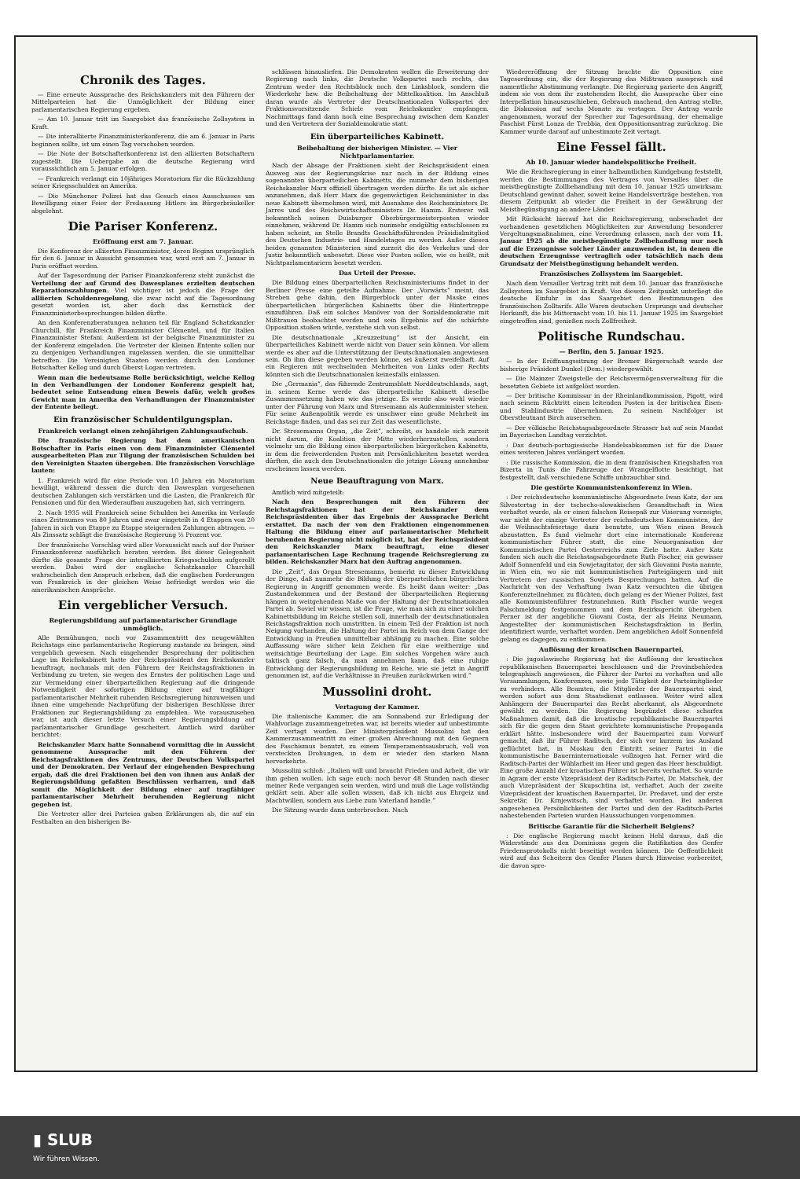Chronik des Tages.
— Eine erneute Aussprache des Reichskanzlers mit den Führern der Mittelparteien hat die Unmöglichkeit der Bildung einer parlamentarischen Regierung ergeben.
— Am 10. Januar tritt im Saargebiet das französische Zollsystem in Kraft.
— Die interalliierte Finanzministerkonferenz, die am 6. Januar in Paris beginnen sollte, ist um einen Tag verschoben worden.
— Die Note der Botschafterkonferenz ist den alliierten Botschaftern zugestellt. Die Uebergabe an die deutsche Regierung wird voraussichtlich am 5. Januar erfolgen.
— Frankreich verlangt ein 10jähriges Moratorium für die Rückzahlung seiner Kriegsschulden an Amerika.
— Die Münchener Polizei hat das Gesuch eines Ausschusses um Bewilligung einer Feier der Freilassung Hitlers im Bürgerbräukeller abgelehnt.
Die Pariser Konferenz.
Eröffnung erst am 7. Januar.
Die Konferenz der alliierten Finanzminister, deren Beginn ursprünglich für den 6. Januar in Aussicht genommen war, wird erst am 7. Januar in Paris eröffnet werden.
Auf der Tagesordnung der Pariser Finanzkonferenz steht zunächst die Verteilung der auf Grund des Dawesplanes erzielten deutschen Reparationszahlungen. Viel wichtiger ist jedoch die Frage der alliierten Schuldenregelung, die zwar nicht auf die Tagesordnung gesetzt worden ist, aber doch das Kernstück der Finanzministerbesprechungen bilden dürfte.
An den Konferenzberatungen nehmen teil für England Schatzkanzler Churchill, für Frankreich Finanzminister Clémentel, und für Italien Finanzminister Stefani. Außerdem ist der belgische Finanzminister zu der Konferenz eingeladen. Die Vertreter der Kleinen Entente sollen nur zu denjenigen Verhandlungen zugelassen werden, die sie unmittelbar betreffen. Die Vereinigten Staaten werden durch den Londoner Botschafter Kellog und durch Oberst Logan vertreten.
Wenn man die bedeutsame Rolle berücksichtigt, welche Kellog in den Verhandlungen der Londoner Konferenz gespielt hat, bedeutet seine Entsendung einen Beweis dafür, welch großes Gewicht man in Amerika den Verhandlungen der Finanzminister der Entente beilegt.
Ein französischer Schuldentilgungsplan.
Frankreich verlangt einen zehnjährigen Zahlungsaufschub.
Die französische Regierung hat dem amerikanischen Botschafter in Paris einen von dem Finanzminister Clémentel ausgearbeiteten Plan zur Tilgung der französischen Schulden bei den Vereinigten Staaten übergeben. Die französischen Vorschläge lauten:
1. Frankreich wird für eine Periode von 10 Jahren ein Moratorium bewilligt, während dessen die durch den Dawesplan vorgesehenen deutschen Zahlungen sich verstärken und die Lasten, die Frankreich für Pensionen und für den Wiederaufbau auszugeben hat, sich verringern.
2. Nach 1935 will Frankreich seine Schulden bei Amerika im Verlaufe eines Zeitraumes von 80 Jahren und zwar eingeteilt in 4 Etappen von 20 Jahren in sich von Etappe zu Etappe steigernden Zahlungen abtragen. — Als Zinssatz schlägt die französische Regierung ½ Prozent vor.
Der französische Vorschlag wird aller Voraussicht nach auf der Pariser Finanzkonferenz ausführlich beraten werden. Bei dieser Gelegenheit dürfte die gesamte Frage der interalliierten Kriegsschulden aufgerollt werden. Dabei wird der englische Schatzkanzler Churchill wahrscheinlich den Anspruch erheben, daß die englischen Forderungen von Frankreich in der gleichen Weise befriedigt werden wie die amerikanischen Ansprüche.
Ein vergeblicher Versuch.
Regierungsbildung auf parlamentarischer Grundlage unmöglich.
Alle Bemühungen, noch vor Zusammentritt des neugewählten Reichstags eine parlamentarische Regierung zustande zu bringen, sind vergeblich gewesen. Nach eingehender Besprechung der politischen Lage im Reichskabinett hatte der Reichspräsident den Reichskanzler beauftragt, nochmals mit den Führern der Reichstagsfraktionen in Verbindung zu treten, sie wegen des Ernstes der politischen Lage und zur Vermeidung einer überparteilichen Regierung auf die dringende Notwendigkeit der sofortigen Bildung einer auf tragfähiger parlamentarischer Mehrheit ruhenden Reichsregierung hinzuweisen und ihnen eine umgehende Nachprüfung der bisherigen Beschlüsse ihrer Fraktionen zur Regierungsbildung zu empfehlen. Wie vorauszusehen war, ist auch dieser letzte Versuch einer Regierungsbildung auf parlamentarischer Grundlage gescheitert. Amtlich wird darüber berichtet:
Reichskanzler Marx hatte Sonnabend vormittag die in Aussicht genommene Aussprache mit den Führern der Reichstagsfraktionen des Zentrums, der Deutschen Volkspartei und der Demokraten. Der Verlauf der eingehenden Besprechung ergab, daß die drei Fraktionen bei den von ihnen aus Anlaß der Regierungsbildung gefaßten Beschlüssen verharren, und daß somit die Möglichkeit der Bildung einer auf tragfähiger parlamentarischer Mehrheit beruhenden Regierung nicht gegeben ist.
Die Vertreter aller drei Parteien gaben Erklärungen ab, die auf ein Festhalten an den bisherigen Be-
schlüssen hinausliefen. Die Demokraten wollen die Erweiterung der Regierung nach links, die Deutsche Volkspartei nach rechts, das Zentrum weder den Rechtsblock noch den Linksblock, sondern die Wiederkehr bzw. die Beibehaltung der Mittelkoalition. Im Anschluß daran wurde als Vertreter der Deutschnationalen Volkspartei der Fraktionsvorsitzende Schiele vom Reichskanzler empfangen. Nachmittags fand dann noch eine Besprechung zwischen dem Kanzler und den Vertretern der Sozialdemokratie statt.
Ein überparteiliches Kabinett.
Beibehaltung der bisherigen Minister. — Vier Nichtparlamentarier.
Nach der Absage der Fraktionen sieht der Reichspräsident einen Ausweg aus der Regierungskrise nur noch in der Bildung eines sogenannten überparteilichen Kabinetts, die nunmehr dem bisherigen Reichskanzler Marx offiziell übertragen werden dürfte. Es ist als sicher anzunehmen, daß Herr Marx die gegenwärtigen Reichsminister in das neue Kabinett übernehmen wird, mit Ausnahme des Reichsministers Dr. Jarres und des Reichswirtschaftsministers Dr. Hamm. Ersterer will bekanntlich seinen Duisburger Oberbürgermeisterposten wieder einnehmen, während Dr. Hamm sich nunmehr endgültig entschlossen zu haben scheint, an Stelle Brandts Geschäftsführendes Präsidialmitglied des Deutschen Industrie- und Handelstages zu werden. Außer diesen beiden genannten Ministerien sind zurzeit die des Verkehrs und der Justiz bekanntlich unbesetzt. Diese vier Posten sollen, wie es heißt, mit Nichtparlamentariern besetzt werden.
Das Urteil der Presse.
Die Bildung eines überparteilichen Reichsministeriums findet in der Berliner Presse eine geteilte Aufnahme. Der „Vorwärts“ meint, das Streben gehe dahin, den Bürgerblock unter der Maske eines überparteilichen bürgerlichen Kabinetts über die Hintertreppe einzuführen. Daß ein solches Manöver von der Sozialdemokratie mit Mißtrauen beobachtet werden und sein Ergebnis auf die schärfste Opposition stoßen würde, verstehe sich von selbst.
Die deutschnationale „Kreuzzeitung“ ist der Ansicht, ein überparteiliches Kabinett werde nicht von Dauer sein können. Vor allem werde es aber auf die Unterstützung der Deutschnationalen angewiesen sein. Ob ihm diese gegeben werden könne, sei äußerst zweifelhaft. Auf ein Regieren mit wechselnden Mehrheiten von Links oder Rechts könnten sich die Deutschnationalen keinesfalls einlassen.
Die „Germania“, das führende Zentrumsblatt Norddeutschlands, sagt, in seinem Kerne werde das überparteiliche Kabinett dieselbe Zusammensetzung haben wie das jetzige. Es werde also wohl wieder unter der Führung von Marx und Stresemann als Außenminister stehen. Für seine Außenpolitik werde es unschwer eine große Mehrheit im Reichstage finden, und das sei zur Zeit das wesentlichste.
Dr. Stresemanns Organ, „die Zeit“, schreibt, es handele sich zurzeit nicht darum, die Koalition der Mitte wiederherzustellen, sondern vielmehr um die Bildung eines überparteilichen bürgerlichen Kabinetts, in dem die freiwerdenden Posten mit Persönlichkeiten besetzt werden dürften, die auch den Deutschnationalen die jetzige Lösung annehmbar erscheinen lassen werden.
Neue Beauftragung von Marx.
Amtlich wird mitgeteilt:
Nach den Besprechungen mit den Führern der Reichstagsfraktionen hat der Reichskanzler dem Reichspräsidenten über das Ergebnis der Aussprache Bericht erstattet. Da nach der von den Fraktionen eingenommenen Haltung die Bildung einer auf parlamentarischer Mehrheit beruhenden Regierung nicht möglich ist, hat der Reichspräsident den Reichskanzler Marx beauftragt, eine dieser parlamentarischen Lage Rechnung tragende Reichsregierung zu bilden. Reichskanzler Marx hat den Auftrag angenommen.
Die „Zeit“, das Organ Stresemanns, bemerkt zu dieser Entwicklung der Dinge, daß nunmehr die Bildung der überparteilichen bürgerlichen Regierung in Angriff genommen werde. Es heißt dann weiter: „Das Zustandekommen und der Bestand der überparteilichen Regierung hängen in weitgehendem Maße von der Haltung der Deutschnationalen Partei ab. Soviel wir wissen, ist die Frage, wie man sich zu einer solchen Kabinettsbildung im Reiche stellen soll, innerhalb der deutschnationalen Reichstagsfraktion noch umstritten. In einem Teil der Fraktion ist noch Neigung vorhanden, die Haltung der Partei im Reich von dem Gange der Entwicklung in Preußen unmittelbar abhängig zu machen. Eine solche Auffassung wäre sicher kein Zeichen für eine weitherzige und weitsichtige Beurteilung der Lage. Ein solches Vorgehen wäre auch taktisch ganz falsch, da man annehmen kann, daß eine ruhige Entwicklung der Regierungsbildung im Reiche, wie sie jetzt in Angriff genommen ist, auf die Verhältnisse in Preußen zurückwirken wird.“
Mussolini droht.
Vertagung der Kammer.
Die italienische Kammer, die am Sonnabend zur Erledigung der Wahlvorlage zusammengetreten war, ist bereits wieder auf unbestimmte Zeit vertagt worden. Der Ministerpräsident Mussolini hat den Kammerzusammentritt zu einer großen Abrechnung mit den Gegnern des Faschismus benutzt, zu einem Temperamentsausbruch, voll von versteckten Drohungen, in dem er wieder den starken Mann hervorkehrte.
Mussolini schloß: „Italien will und braucht Frieden und Arbeit, die wir ihm geben wollen. Ich sage euch: noch bevor 48 Stunden nach dieser meiner Rede vergangen sein werden, wird und muß die Lage vollständig geklärt sein. Aber alle sollen wissen, daß ich nicht aus Ehrgeiz und Machtwillen, sondern aus Liebe zum Vaterland handle.“
Die Sitzung wurde dann unterbrochen. Nach
Wiedereröffnung der Sitzung brachte die Opposition eine Tagesordnung ein, die der Regierung das Mißtrauen aussprach und namentliche Abstimmung verlangte. Die Regierung parierte den Angriff, indem sie von dem ihr zustehenden Recht, die Aussprache über eine Interpellation hinauszuschieben, Gebrauch machend, den Antrag stellte, die Diskussion auf sechs Monate zu vertagen. Der Antrag wurde angenommen, worauf der Sprecher zur Tagesordnung, der ehemalige Faschist Fürst Lonza de Trebbia, den Oppositionsantrag zurückzog. Die Kammer wurde darauf auf unbestimmte Zeit vertagt.
Eine Fessel fällt.
Ab 10. Januar wieder handelspolitische Freiheit.
Wie die Reichsregierung in einer halbamtlichen Kundgebung feststellt, werden die Bestimmungen des Vertrages von Versailles über die meistbegünstigte Zollbehandlung mit dem 10. Januar 1925 unwirksam. Deutschland gewinnt daher, soweit keine Handelsverträge bestehen, von diesem Zeitpunkt ab wieder die Freiheit in der Gewährung der Meistbegünstigung an andere Länder.
Mit Rücksicht hierauf hat die Reichsregierung, unbeschadet der vorhandenen gesetzlichen Möglichkeiten zur Anwendung besonderer Vergeltungsmaßnahmen, eine Verordnung erlassen, nach der vom 11. Januar 1925 ab die meistbegünstigte Zollbehandlung nur noch auf die Erzeugnisse solcher Länder anzuwenden ist, in denen die deutschen Erzeugnisse vertraglich oder tatsächlich nach dem Grundsatz der Meistbegünstigung behandelt werden.
Französisches Zollsystem im Saargebiet.
Nach dem Versailler Vertrag tritt mit dem 10. Januar das französische Zollsystem im Saargebiet in Kraft. Von diesem Zeitpunkt unterliegt die deutsche Einfuhr in das Saargebiet den Bestimmungen des französischen Zolltarifs. Alle Waren deutschen Ursprungs und deutscher Herkunft, die bis Mitternacht vom 10. bis 11. Januar 1925 im Saargebiet eingetroffen sind, genießen noch Zollfreiheit.
Politische Rundschau.
— Berlin, den 5. Januar 1925.
— In der Eröffnungssitzung der Bremer Bürgerschaft wurde der bisherige Präsident Dunkel (Dem.) wiedergewählt.
— Die Mainzer Zweigstelle der Reichsvermögensverwaltung für die besetzten Gebiete ist aufgelöst worden.
— Der britische Kommissar in der Rheinlandkommission, Pigott, wird nach seinem Rücktritt einen leitenden Posten in der britischen Eisen- und Stahlindustrie übernehmen. Zu seinem Nachfolger ist Oberstleutnant Birch ausersehen.
— Der völkische Reichstagsabgeordnete Strasser hat auf sein Mandat im Bayerischen Landtag verzichtet.
: Das deutsch-portugiesische Handelsabkommen ist für die Dauer eines weiteren Jahres verlängert worden.
: Die russische Kommission, die in dem französischen Kriegshafen von Bizerta in Tunis die Fahrzeuge der Wrangelflotte besichtigt, hat festgestellt, daß verschiedene Schiffe unbrauchbar sind.
Die gestörte Kommunistenkonferenz in Wien.
: Der reichsdeutsche kommunistische Abgeordnete Iwan Katz, der am Silvestertag in der tschecho-slowakischen Gesandtschaft in Wien verhaftet wurde, als er einen falschen Reisepaß zur Visierung vorzeigte, war nicht der einzige Vertreter der reichsdeutschen Kommunisten, der die Weihnachtsfeiertage dazu benutzte, um Wien einen Besuch abzustatten. Es fand vielmehr dort eine internationale Konferenz kommunistischer Führer statt, die eine Neuorganisation der Kommunistischen Partei Oesterreichs zum Ziele hatte. Außer Katz fanden sich auch die Reichstagsabgeordnete Ruth Fischer, ein gewisser Adolf Sonnenfeld und ein Sowjetagitator, der sich Giovanni Posta nannte, in Wien ein, wo sie mit kommunistischen Parteigängern und mit Vertretern der russischen Sowjets Besprechungen hatten. Auf die Nachricht von der Verhaftung Iwan Katz versuchten die übrigen Konferenzteilnehmer, zu flüchten, doch gelang es der Wiener Polizei, fast alle Kommunistenführer festzunehmen. Ruth Fischer wurde wegen Falschmeldung festgenommen und dem Bezirksgericht übergeben. Ferner ist der angebliche Giovani Costa, der als Heinz Neumann, Angestellter der kommunistischen Reichstagsfraktion in Berlin, identifiziert wurde, verhaftet worden. Dem angeblichen Adolf Sonnenfeld gelang es dagegen, zu entkommen.
Auflösung der kroatischen Bauernpartei.
: Die jugoslawische Regierung hat die Auflösung der kroatischen republikanischen Bauernpartei beschlossen und die Provinzbehörden telegraphisch angewiesen, die Führer der Partei zu verhaften und alle Versammlungen, Konferenzen, sowie jede Tätigkeit der Parteimitglieder zu verhindern. Alle Beamten, die Mitglieder der Bauernpartei sind, werden sofort aus dem Staatsdienst entlassen. Weiter wird allen Anhängern der Bauernpartei das Recht aberkannt, als Abgeordnete gewählt zu werden. Die Regierung begründet diese scharfen Maßnahmen damit, daß die kroatische republikanische Bauernpartei sich für die gegen den Staat gerichtete kommunistische Propaganda erklärt hätte. Insbesondere wird der Bauernpartei zum Vorwurf gemacht, daß ihr Führer Raditsch, der sich vor kurzem ins Ausland geflüchtet hat, in Moskau den Eintritt seiner Partei in die kommunistische Bauerninternationale vollzogen hat. Ferner wird die Raditsch-Partei der Wühlarbeit im Heer und gegen das Heer beschuldigt. Eine große Anzahl der kroatischen Führer ist bereits verhaftet. So wurde in Agram der erste Vizepräsident der Raditsch-Partei, Dr. Matschek, der auch Vizepräsident der Skupschtina ist, verhaftet. Auch der zweite Vizepräsident der kroatischen Bauernpartei, Dr. Predavet, und der erste Sekretär, Dr. Krnjewitsch, sind verhaftet worden. Bei anderen angesehenen Persönlichkeiten der Partei und den der Raditsch-Partei nahestehenden Parteien wurden Haussuchungen vorgenommen.
Britische Garantie für die Sicherheit Belgiens?
: Die englische Regierung macht keinen Hehl daraus, daß die Widerstände aus den Dominions gegen die Ratifikation des Genfer Friedensprotokolls nicht beseitigt werden können. Die Oeffentlichkeit wird auf das Scheitern des Genfer Planes durch Hinweise vorbereitet, die davon spre-
▮ SLUB
Wir führen Wissen.